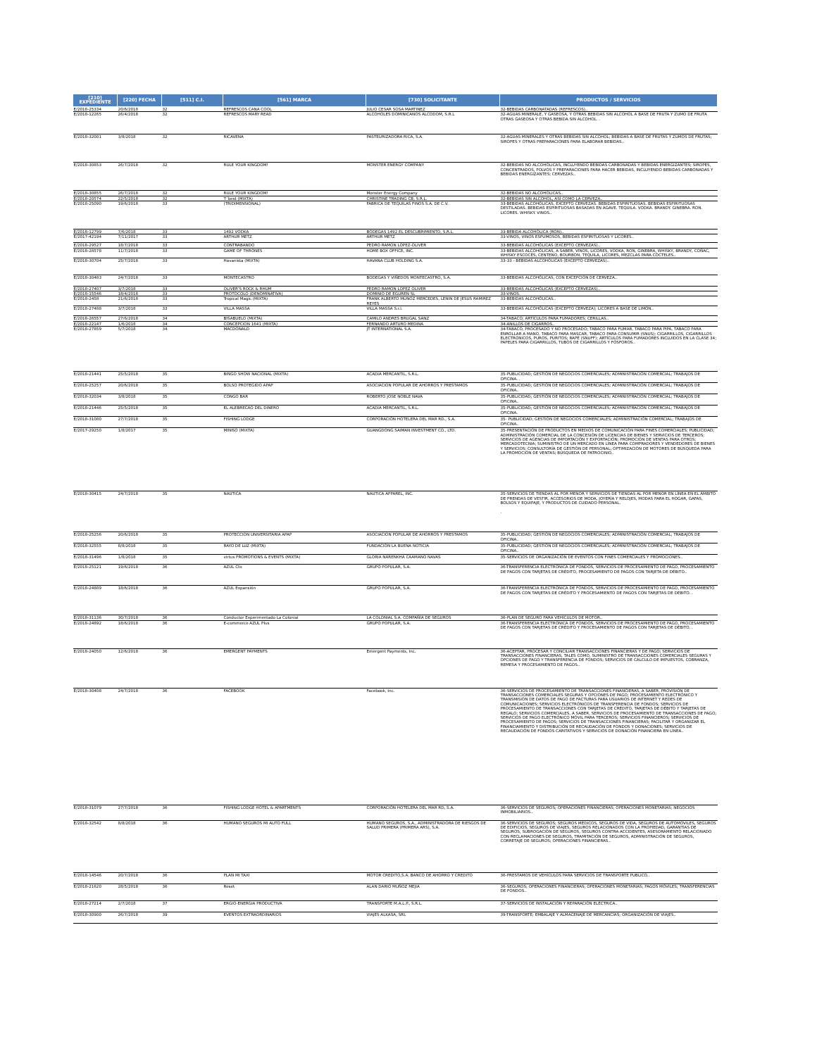| [210] EXPEDIENTE | [220] FECHA | [511] C.I. | [561] MARCA | [730] SOLICITANTE | PRODUCTOS / SERVICIOS |
| --- | --- | --- | --- | --- | --- |
| E/2018-25334 | 20/6/2018 | 32 | REFRESCOS CANA COOL | JULIO CESAR SOSA MARTINEZ | 32-BEBIDAS CARBONATADAS (REFRESCOS).. |
| E/2018-12265 | 26/4/2018 | 32 | REFRESCOS MARY READ | ALCOHOLES DOMINICANOS ALCODOM, S.R.L | 32-AGUAS MINERALE, Y GASEOSA, Y OTRAS BEBIDAS SIN ALCOHOL A BASE DE FRUTA Y ZUMO DE FRUTA OTRAS GASEOSA Y OTRAS BEBIDA SIN ALCOHOL. . |
| E/2018-32001 | 3/8/2018 | 32 | RICAVENA | PASTEURIZADORA RICA, S.A. | 32-AGUAS MINERALES Y OTRAS BEBIDAS SIN ALCOHOL; BEBIDAS A BASE DE FRUTAS Y ZUMOS DE FRUTAS; SIROPES Y OTRAS PREPARACIONES PARA ELABORAR BEBIDAS.. |
| E/2018-30853 | 26/7/2018 | 32 | RULE YOUR KINGDOM! | MONSTER ENERGY COMPANY | 32-BEBIDAS NO ALCOHÓLICAS, INCLUYENDO BEBIDAS CARBONADAS Y BEBIDAS ENERGIZANTES; SIROPES, CONCENTRADOS, POLVOS Y PREPARACIONES PARA HACER BEBIDAS, INCLUYENDO BEBIDAS CARBONADAS Y BEBIDAS ENERGIZANTES; CERVEZAS.. |
| E/2018-30855 | 26/7/2018 | 32 | RULE YOUR KINGDOM! | Monster Energy Company | 32-BEBIDAS NO ALCOHÓLICAS.. |
| E/2018-20574 | 22/5/2018 | 32 | T´best (MIXTA) | CHRISTINE TRADING CB, S.R.L. | 32-BEBIDAS SIN ALCOHOL, ASÍ COMO LA CERVEZA.. |
| E/2018-25090 | 19/6/2018 | 33 | (TRIDIMENSIONAL) | FABRICA DE TEQUILAS FINOS S.A. DE C.V. | 33-BEBIDAS ALCOHÓLICAS, EXCEPTO CERVEZAS. BEBIDAS ESPIRITUOSAS. BEBIDAS ESPIRITUOSAS DESTILADAS. BEBIDAS ESPIRITUOSAS BASADAS EN AGAVE. TEQUILA. VODKA. BRANDY. GINEBRA. RON. LICORES. WHISKY. VINOS.. |
| E/2018-12799 | 7/6/2018 | 33 | 1492 VODKA | BODEGAS 1492 EL DESCUBRIMIENTO, S.R.L. | 33-BEBIDA ALCOHÓLICA (RON).. |
| E/2017-42194 | 7/11/2017 | 33 | ARTHUR METZ | ARTHUR METZ | 33-VINOS, VINOS ESPUMOSOS, BEBIDAS ESPIRITUOSAS Y LICORES.. |
| E/2018-29527 | 18/7/2018 | 33 | CONTRABANDO | PEDRO RAMON LOPEZ-OLIVER | 33-BEBIDAS ALCOHÓLICAS (EXCEPTO CERVEZAS).. |
| E/2018-28578 | 11/7/2018 | 33 | GAME OF THRONES | HOME BOX OFFICE, INC. | 33-BEBIDAS ALCOHÓLICAS, A SABER, VINOS, LICORES, VODKA, RON, GINEBRA, WHISKY, BRANDY, COÑAC, WHISKY ESCOCÉS, CENTENO, BOURBON, TEQUILA, LICORES, MEZCLAS PARA CÓCTELES.. |
| E/2018-30704 | 25/7/2018 | 33 | Havanista (MIXTA) | HAVANA CLUB HOLDING S.A. | 33-33 - BEBIDAS ALCOHÓLICAS (EXCEPTO CERVEZAS).. |
| E/2018-30483 | 24/7/2018 | 33 | MONTECASTRO | BODEGAS Y VIÑEDOS MONTECASTRO, S.A. | 33-BEBIDAS ALCOHÓLICAS, CON EXCEPCIÓN DE CERVEZA.. |
| E/2018-27407 | 3/7/2018 | 33 | OLIVER'S ROCK & RHUM | PEDRO RAMON LOPEZ OLIVER | 33-BEBIDAS ALCOHÓLICAS (EXCEPTO CERVEZAS).. |
| E/2018-15546 | 18/4/2018 | 33 | PROTOCOLO (DENOMINATIVA) | DOMINIO DE EGUREN SL | 33-VINOS. |
| E/2018-2458 | 21/6/2018 | 33 | Tropical Magic (MIXTA) | FRANK ALBERTO MUNOZ MERCEDES, LENIN DE JESUS RAMIREZ REYES | 33-BEBIDAS ALCOHÓLICAS.. |
| E/2018-27488 | 3/7/2018 | 33 | VILLA MASSA | VILLA MASSA S.r.l. | 33-BEBIDAS ALCOHÓLICAS (EXCEPTO CERVEZA); LICORES A BASE DE LIMÓN.. |
| E/2018-26557 | 27/6/2018 | 34 | BISABUELO (MIXTA) | CAMILO ANDRES BRUGAL SANZ | 34-TABACO; ARTÍCULOS PARA FUMADORES; CERILLAS.. |
| E/2018-22147 | 1/6/2018 | 34 | CONCEPCION 1641 (MIXTA) | FERNANDO ARTURO MEDINA | 34-ANILLOS DE CIGARROS.. |
| E/2018-27859 | 5/7/2018 | 34 | MACDONALD | JT INTERNATIONAL S.A. | 34-TABACO, PROCESADO Y NO PROCESADO; TABACO PARA FUMAR, TABACO PARA PIPA, TABACO PARA ENROLLAR A MANO, TABACO PARA MASCAR, TABACO PARA CONSUMIR (SNUS); CIGARRILLOS, CIGARRILLOS ELECTRÓNICOS, PUROS, PURITOS; RAPÉ (SNUFF); ARTÍCULOS PARA FUMADORES INCLUIDOS EN LA CLASE 34; PAPELES PARA CIGARRILLOS, TUBOS DE CIGARRILLOS Y FÓSFOROS.. |
| E/2018-21441 | 25/5/2018 | 35 | BINGO SHOW NACIONAL (MIXTA) | ACADIA MERCANTIL, S.R.L. | 35-PUBLICIDAD; GESTIÓN DE NEGOCIOS COMERCIALES; ADMINISTRACIÓN COMERCIAL; TRABAJOS DE OFICINA. . |
| E/2018-25257 | 20/6/2018 | 35 | BOLSO PROTEGIDO APAP | ASOCIACION POPULAR DE AHORROS Y PRESTAMOS | 35-PUBLICIDAD; GESTIÓN DE NEGOCIOS COMERCIALES; ADMINISTRACIÓN COMERCIAL; TRABAJOS DE OFICINA.. |
| E/2018-32034 | 3/8/2018 | 35 | CONGO BAR | ROBERTO JOSE NOBLE NAVA | 35-PUBLICIDAD; GESTIÓN DE NEGOCIOS COMERCIALES; ADMINISTRACIÓN COMERCIAL; TRABAJOS DE OFICINA.. |
| E/2018-21446 | 25/5/2018 | 35 | EL ALEBRECAO DEL DINERO | ACADIA MERCANTIL, S.R.L. | 35-PUBLICIDAD; GESTIÓN DE NEGOCIOS COMERCIALES; ADMINISTRACIÓN COMERCIAL; TRABAJOS DE OFICINA. |
| E/2018-31080 | 27/7/2018 | 35 | FISHING LODGE | CORPORACIÓN HOTELERA DEL MAR RD., S.A. | 35- PUBLICIDAD; GESTIÓN DE NEGOCIOS COMERCIALES; ADMINISTRACIÓN COMERCIAL; TRABAJOS DE OFICINA.. |
| E/2017-29250 | 1/8/2017 | 35 | MINISO (MIXTA) | GUANGDONG SAIMAN INVESTMENT CO., LTD. | 35-PRESENTACIÓN DE PRODUCTOS EN MEDIOS DE COMUNICACIÓN PARA FINES COMERCIALES; PUBLICIDAD; ADMINISTRACIÓN COMERCIAL DE LA CONCESIÓN DE LICENCIAS DE BIENES Y SERVICIOS DE TERCEROS; SERVICIOS DE AGENCIAS DE IMPORTACIÓN Y EXPORTACIÓN; PROMOCIÓN DE VENTAS PARA OTROS; MERCADOTECNIA; SUMINISTRO DE UN MERCADO EN LÍNEA PARA COMPRADORES Y VENDEDORES DE BIENES Y SERVICIOS; CONSULTORÍA DE GESTIÓN DE PERSONAL; OPTIMIZACIÓN DE MOTORES DE BÚSQUEDA PARA LA PROMOCIÓN DE VENTAS; BÚSQUEDA DE PATROCINIO.. |
| E/2018-30415 | 24/7/2018 | 35 | NAUTICA | NAUTICA APPAREL, INC. | 35-SERVICIOS DE TIENDAS AL POR MENOR Y SERVICIOS DE TIENDAS AL POR MENOR EN LÍNEA EN EL ÁMBITO DE PRENDAS DE VESTIR, ACCESORIOS DE MODA, JOYERÍA Y RELOJES, MODAS PARA EL HOGAR, GAFAS, BOLSOS Y EQUIPAJE, Y PRODUCTOS DE CUIDADO PERSONAL. . |
| E/2018-25256 | 20/6/2018 | 35 | PROTECCION UNIVERSITARIA APAP | ASOCIACION POPULAR DE AHORROS Y PRESTAMOS | 35-PUBLICIDAD; GESTIÓN DE NEGOCIOS COMERCIALES; ADMINISTRACIÓN COMERCIAL; TRABAJOS DE OFICINA.. |
| E/2018-32555 | 8/8/2018 | 35 | RAYO DE LUZ (MIXTA) | FUNDACIÓN LA BUENA NOTICIA | 35-PUBLICIDAD; GESTIÓN DE NEGOCIOS COMERCIALES; ADMINISTRACIÓN COMERCIAL; TRABAJOS DE OFICINA.. |
| E/2018-31496 | 1/8/2018 | 35 | virtus PROMOTIONS & EVENTS (MIXTA) | GLORIA NARENKHA CAAMANO NAVAS | 35-SERVICIOS DE ORGANIZACIÓN DE EVENTOS CON FINES COMERCIALES Y PROMOCIONES.. |
| E/2018-25121 | 19/6/2018 | 36 | AZUL Clic | GRUPO POPULAR, S.A. | 36-TRANSFERENCIA ELECTRÓNICA DE FONDOS, SERVICIOS DE PROCESAMIENTO DE PAGO, PROCESAMIENTO DE PAGOS CON TARJETAS DE CRÉDITO, PROCESAMIENTO DE PAGOS CON TARJETA DE DÉBITO.. |
| E/2018-24889 | 18/6/2018 | 36 | AZUL Expansión | GRUPO POPULAR, S.A. | 36-TRANSFERENCIA ELECTRÓNICA DE FONDOS, SERVICIOS DE PROCESAMIENTO DE PAGO, PROCESAMIENTO DE PAGOS CON TARJETAS DE CRÉDITO Y PROCESAMIENTO DE PAGOS CON TARJETAS DE DÉBITO. . |
| E/2018-31136 | 30/7/2018 | 36 | Conductor Experimentado La Colonial | LA COLONIAL S.A. COMPAÑÍA DE SEGUROS | 36-PLAN DE SEGURO PARA VEHÍCULOS DE MOTOR.. |
| E/2018-24892 | 18/6/2018 | 36 | E-commerce AZUL Plus | GRUPO POPULAR, S.A. | 36-TRANSFERENCIA ELECTRÓNICA DE FONDOS, SERVICIOS DE PROCESAMIENTO DE PAGO, PROCESAMIENTO DE PAGOS CON TARJETAS DE CRÉDITO Y PROCESAMIENTO DE PAGOS CON TARJETAS DE DÉBITO. . |
| E/2018-24050 | 12/6/2018 | 36 | EMERGENT PAYMENTS | Emergent Payments, Inc. | 36-ACEPTAR, PROCESAR Y CONCILIAR TRANSACCIONES FINANCIERAS Y DE PAGO; SERVICIOS DE TRANSACCIONES FINANCIERAS, TALES COMO, SUMINISTRO DE TRANSACCIONES COMERCIALES SEGURAS Y OPCIONES DE PAGO Y TRANSFERENCIA DE FONDOS; SERVICIOS DE CÁLCULO DE IMPUESTOS, COBRANZA, REMESA Y PROCESAMIENTO DE PAGOS.. |
| E/2018-30408 | 24/7/2018 | 36 | FACEBOOK | Facebook, Inc. | 36-SERVICIOS DE PROCESAMIENTO DE TRANSACCIONES FINANCIERAS, A SABER, PROVISIÓN DE TRANSACCIONES COMERCIALES SEGURAS Y OPCIONES DE PAGO; PROCESAMIENTO ELECTRÓNICO Y TRANSMISIÓN DE DATOS DE PAGO DE FACTURAS PARA USUARIOS DE INTERNET Y REDES DE COMUNICACIONES; SERVICIOS ELECTRÓNICOS DE TRANSFERENCIA DE FONDOS; SERVICIOS DE PROCESAMIENTO DE TRANSACCIONES CON TARJETAS DE CRÉDITO, TARJETAS DE DÉBITO Y TARJETAS DE REGALO; SERVICIOS COMERCIALES, A SABER, SERVICIOS DE PROCESAMIENTO DE TRANSACCIONES DE PAGO; SERVICIOS DE PAGO ELECTRÓNICO MÓVIL PARA TERCEROS; SERVICIOS FINANCIEROS; SERVICIOS DE PROCESAMIENTO DE PAGOS; SERVICIOS DE TRANSACCIONES FINANCIERAS; FACILITAR Y ORGANIZAR EL FINANCIAMIENTO Y DISTRIBUCIÓN DE RECAUDACIÓN DE FONDOS Y DONACIONES; SERVICIOS DE RECAUDACIÓN DE FONDOS CARITATIVOS Y SERVICIOS DE DONACIÓN FINANCIERA EN LÍNEA.. |
| E/2018-31079 | 27/7/2018 | 36 | FISHING LODGE HOTEL & APARTMENTS | CORPORACIÓN HOTELERA DEL MAR RD, S.A. | 36-SERVICIOS DE SEGUROS; OPERACIONES FINANCIERAS; OPERACIONES MONETARIAS; NEGOCIOS INMOBILIARIOS.. |
| E/2018-32542 | 8/8/2018 | 36 | HUMANO SEGUROS MI AUTO FULL | HUMANO SEGUROS, S.A., ADMINISTRADORA DE RIESGOS DE SALUD PRIMERA (PRIMERA ARS), S.A. | 36-SERVICIOS DE SEGUROS; SEGUROS MÉDICOS, SEGUROS DE VIDA, SEGUROS DE AUTOMÓVILES, SEGUROS DE EDIFICIOS, SEGUROS DE VIAJES, SEGUROS RELACIONADOS CON LA PROPIEDAD, GARANTÍAS DE SEGUROS, SUBROGACIÓN DE SEGUROS, SEGUROS CONTRA ACCIDENTES, ASESORAMIENTO RELACIONADO CON RECLAMACIONES DE SEGUROS, TRAMITACIÓN DE SEGUROS, ADMINISTRACIÓN DE SEGUROS, CORRETAJE DE SEGUROS; OPERACIONES FINANCIERAS.. |
| E/2018-14546 | 20/7/2018 | 36 | PLAN MI TAXI | MOTOR CREDITO,S.A. BANCO DE AHORRO Y CREDITO | 36-PRESTAMOS DE VEHÍCULOS PARA SERVICIOS DE TRANSPORTE PUBLICO.. |
| E/2018-21620 | 28/5/2018 | 36 | Reset | ALAN DARIO MUÑOZ MEJIA | 36-SEGUROS; OPERACIONES FINANCIERAS; OPERACIONES MONETARIAS; PAGOS MÓVILES; TRANSFERENCIAS DE FONDOS.. |
| E/2018-27214 | 2/7/2018 | 37 | ERGIO-ENERGIA PRODUCTIVA | TRANSPORTE M.A.L.P., S.R.L. | 37-SERVICIOS DE INSTALACIÓN Y REPARACIÓN ELÉCTRICA.. |
| E/2018-30900 | 26/7/2018 | 39 | EVENTOS EXTRAORDINARIOS | VIAJES ALKASA, SRL | 39-TRANSPORTE; EMBALAJE Y ALMACENAJE DE MERCANCÍAS; ORGANIZACIÓN DE VIAJES.. |